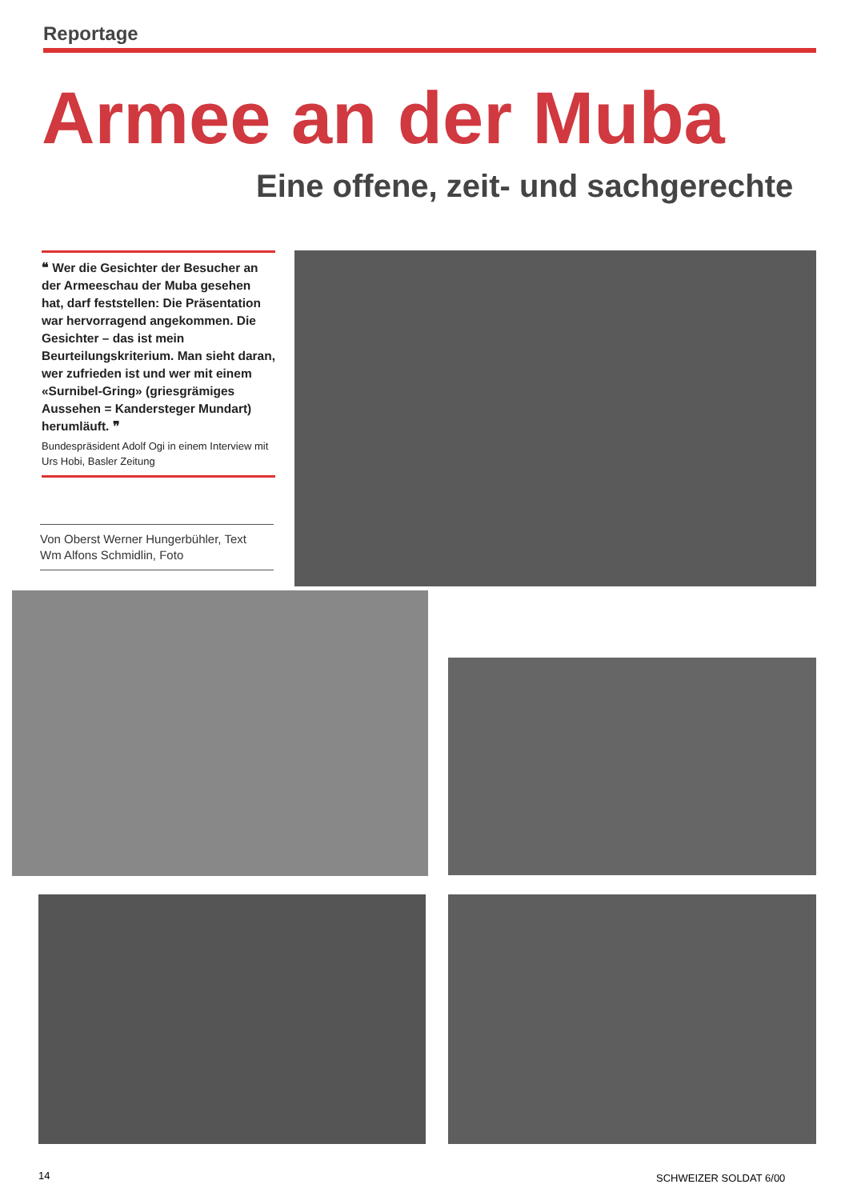Reportage
Armee an der Muba
Eine offene, zeit- und sachgerechte
❝ Wer die Gesichter der Besucher an der Armeeschau der Muba gesehen hat, darf feststellen: Die Präsentation war hervorragend angekommen. Die Gesichter – das ist mein Beurteilungskriterium. Man sieht daran, wer zufrieden ist und wer mit einem «Surnibel-Gring» (griesgrämiges Aussehen = Kandersteger Mundart) herumläuft. ❞
Bundespräsident Adolf Ogi in einem Interview mit Urs Hobi, Basler Zeitung
Von Oberst Werner Hungerbühler, Text
Wm Alfons Schmidlin, Foto
14 SCHWEIZER SOLDAT 6/00